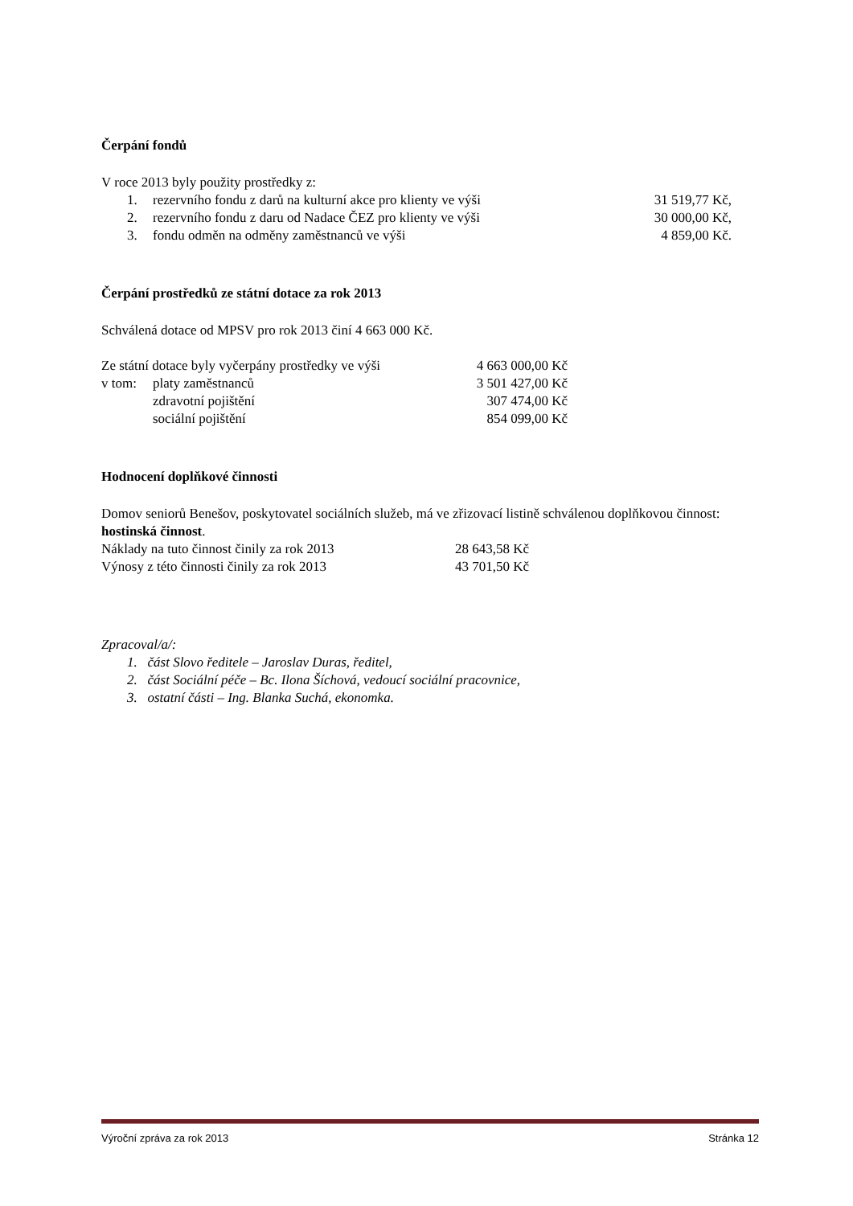Čerpání fondů
V roce 2013 byly použity prostředky z:
| 1. | rezervního fondu z darů na kulturní akce pro klienty ve výši | 31 519,77 Kč, |
| 2. | rezervního fondu z daru od Nadace ČEZ pro klienty ve výši | 30 000,00 Kč, |
| 3. | fondu odměn na odměny zaměstnanců ve výši | 4 859,00 Kč. |
Čerpání prostředků ze státní dotace za rok 2013
Schválená dotace od MPSV pro rok 2013 činí 4 663 000 Kč.
| Ze státní dotace byly vyčerpány prostředky ve výši | | 4 663 000,00 Kč |
| v tom: | platy zaměstnanců | 3 501 427,00 Kč |
| | zdravotní pojištění | 307 474,00 Kč |
| | sociální pojištění | 854 099,00 Kč |
Hodnocení doplňkové činnosti
Domov seniorů Benešov, poskytovatel sociálních služeb, má ve zřizovací listině schválenou doplňkovou činnost: hostinská činnost.
| Náklady na tuto činnost činily za rok 2013 | 28 643,58 Kč |
| Výnosy z této činnosti činily za rok 2013 | 43 701,50 Kč |
Zpracoval/a/:
1. část Slovo ředitele – Jaroslav Duras, ředitel,
2. část Sociální péče – Bc. Ilona Šíchová, vedoucí sociální pracovnice,
3. ostatní části – Ing. Blanka Suchá, ekonomka.
Výroční zpráva za rok 2013 Stránka 12